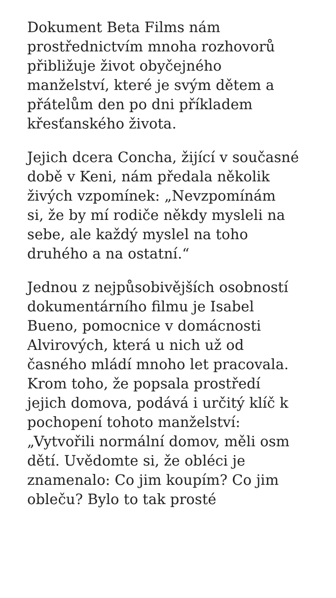Dokument Beta Films nám
prostřednictvím mnoha rozhovorů
přibližuje život obyčejného
manželství, které je svým dětem a
přátelům den po dni příkladem
křesťanského života.
Jejich dcera Concha, žijící v současné
době v Keni, nám předala několik
živých vzpomínek: „Nevzpomínám
si, že by mí rodiče někdy mysleli na
sebe, ale každý myslel na toho
druhého a na ostatní.“
Jednou z nejpůsobivějších osobností
dokumentárního filmu je Isabel
Bueno, pomocnice v domácnosti
Alvirových, která u nich už od
časného mládí mnoho let pracovala.
Krom toho, že popsala prostředí
jejich domova, podává i určitý klíč k
pochopení tohoto manželství:
„Vytvořili normální domov, měli osm
dětí. Uvědomte si, že obléci je
znamenalo: Co jim koupím? Co jim
obleču? Bylo to tak prosté